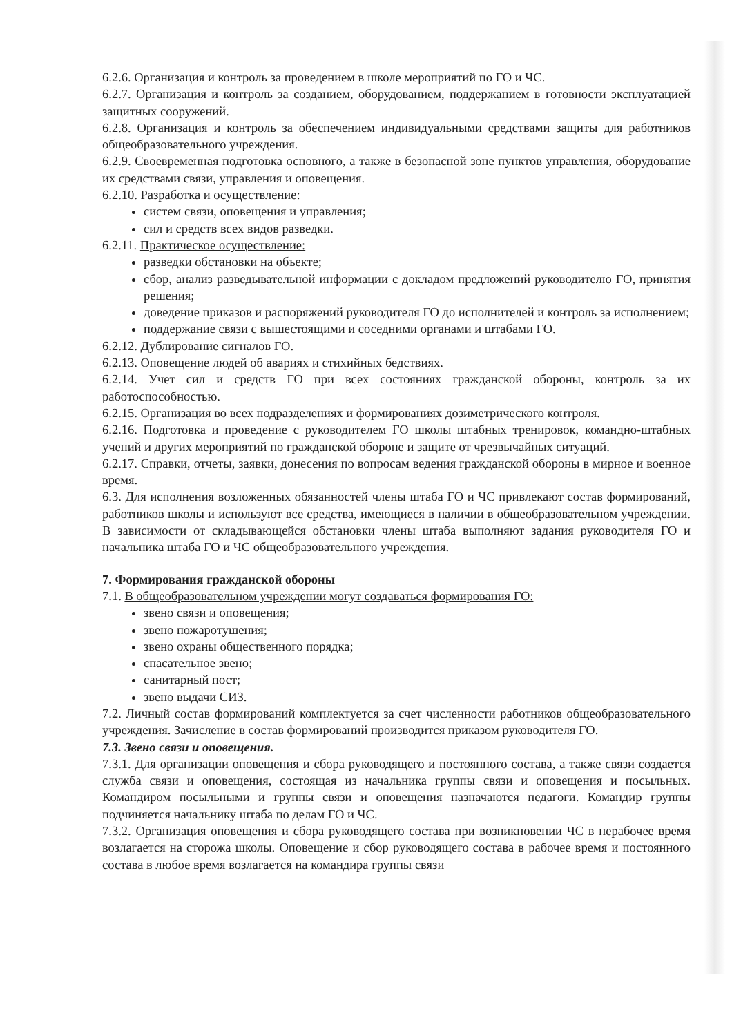6.2.6. Организация и контроль за проведением в школе мероприятий по ГО и ЧС.
6.2.7. Организация и контроль за созданием, оборудованием, поддержанием в готовности эксплуатацией защитных сооружений.
6.2.8. Организация и контроль за обеспечением индивидуальными средствами защиты для работников общеобразовательного учреждения.
6.2.9. Своевременная подготовка основного, а также в безопасной зоне пунктов управления, оборудование их средствами связи, управления и оповещения.
6.2.10. Разработка и осуществление:
систем связи, оповещения и управления;
сил и средств всех видов разведки.
6.2.11. Практическое осуществление:
разведки обстановки на объекте;
сбор, анализ разведывательной информации с докладом предложений руководителю ГО, принятия решения;
доведение приказов и распоряжений руководителя ГО до исполнителей и контроль за исполнением;
поддержание связи с вышестоящими и соседними органами и штабами ГО.
6.2.12. Дублирование сигналов ГО.
6.2.13. Оповещение людей об авариях и стихийных бедствиях.
6.2.14. Учет сил и средств ГО при всех состояниях гражданской обороны, контроль за их работоспособностью.
6.2.15. Организация во всех подразделениях и формированиях дозиметрического контроля.
6.2.16. Подготовка и проведение с руководителем ГО школы штабных тренировок, командно-штабных учений и других мероприятий по гражданской обороне и защите от чрезвычайных ситуаций.
6.2.17. Справки, отчеты, заявки, донесения по вопросам ведения гражданской обороны в мирное и военное время.
6.3. Для исполнения возложенных обязанностей члены штаба ГО и ЧС привлекают состав формирований, работников школы и используют все средства, имеющиеся в наличии в общеобразовательном учреждении. В зависимости от складывающейся обстановки члены штаба выполняют задания руководителя ГО и начальника штаба ГО и ЧС общеобразовательного учреждения.
7. Формирования гражданской обороны
7.1. В общеобразовательном учреждении могут создаваться формирования ГО:
звено связи и оповещения;
звено пожаротушения;
звено охраны общественного порядка;
спасательное звено;
санитарный пост;
звено выдачи СИЗ.
7.2. Личный состав формирований комплектуется за счет численности работников общеобразовательного учреждения. Зачисление в состав формирований производится приказом руководителя ГО.
7.3. Звено связи и оповещения.
7.3.1. Для организации оповещения и сбора руководящего и постоянного состава, а также связи создается служба связи и оповещения, состоящая из начальника группы связи и оповещения и посыльных. Командиром посыльными и группы связи и оповещения назначаются педагоги. Командир группы подчиняется начальнику штаба по делам ГО и ЧС.
7.3.2. Организация оповещения и сбора руководящего состава при возникновении ЧС в нерабочее время возлагается на сторожа школы. Оповещение и сбор руководящего состава в рабочее время и постоянного состава в любое время возлагается на командира группы связи